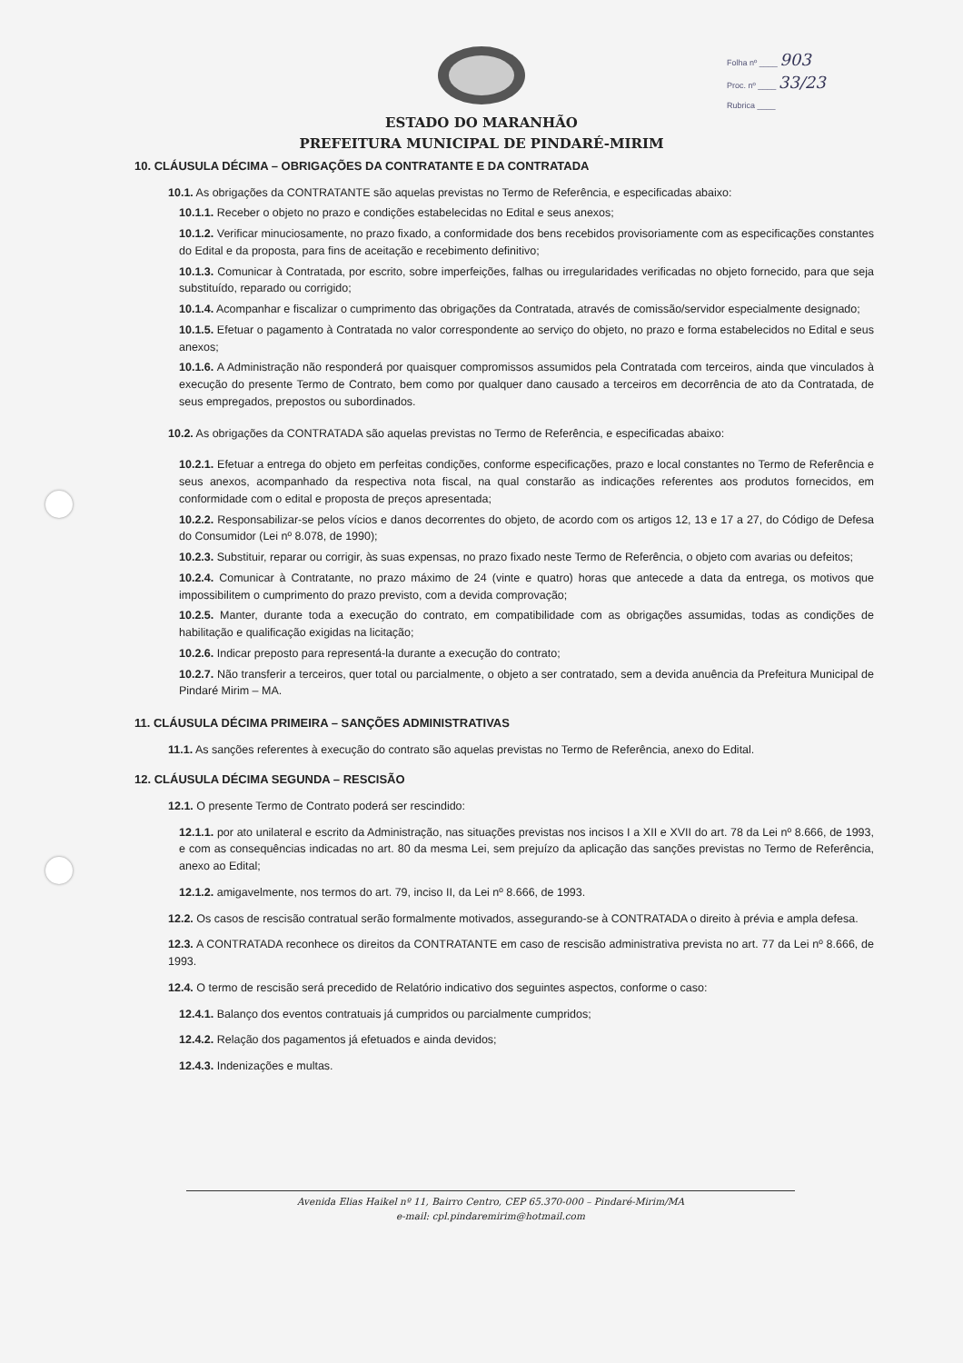Folha nº ____ 903
Proc. nº ____ 33/23
Rubrica ____
ESTADO DO MARANHÃO
PREFEITURA MUNICIPAL DE PINDARÉ-MIRIM
10. CLÁUSULA DÉCIMA – OBRIGAÇÕES DA CONTRATANTE E DA CONTRATADA
10.1. As obrigações da CONTRATANTE são aquelas previstas no Termo de Referência, e especificadas abaixo:
10.1.1. Receber o objeto no prazo e condições estabelecidas no Edital e seus anexos;
10.1.2. Verificar minuciosamente, no prazo fixado, a conformidade dos bens recebidos provisoriamente com as especificações constantes do Edital e da proposta, para fins de aceitação e recebimento definitivo;
10.1.3. Comunicar à Contratada, por escrito, sobre imperfeições, falhas ou irregularidades verificadas no objeto fornecido, para que seja substituído, reparado ou corrigido;
10.1.4. Acompanhar e fiscalizar o cumprimento das obrigações da Contratada, através de comissão/servidor especialmente designado;
10.1.5. Efetuar o pagamento à Contratada no valor correspondente ao serviço do objeto, no prazo e forma estabelecidos no Edital e seus anexos;
10.1.6. A Administração não responderá por quaisquer compromissos assumidos pela Contratada com terceiros, ainda que vinculados à execução do presente Termo de Contrato, bem como por qualquer dano causado a terceiros em decorrência de ato da Contratada, de seus empregados, prepostos ou subordinados.
10.2. As obrigações da CONTRATADA são aquelas previstas no Termo de Referência, e especificadas abaixo:
10.2.1. Efetuar a entrega do objeto em perfeitas condições, conforme especificações, prazo e local constantes no Termo de Referência e seus anexos, acompanhado da respectiva nota fiscal, na qual constarão as indicações referentes aos produtos fornecidos, em conformidade com o edital e proposta de preços apresentada;
10.2.2. Responsabilizar-se pelos vícios e danos decorrentes do objeto, de acordo com os artigos 12, 13 e 17 a 27, do Código de Defesa do Consumidor (Lei nº 8.078, de 1990);
10.2.3. Substituir, reparar ou corrigir, às suas expensas, no prazo fixado neste Termo de Referência, o objeto com avarias ou defeitos;
10.2.4. Comunicar à Contratante, no prazo máximo de 24 (vinte e quatro) horas que antecede a data da entrega, os motivos que impossibilitem o cumprimento do prazo previsto, com a devida comprovação;
10.2.5. Manter, durante toda a execução do contrato, em compatibilidade com as obrigações assumidas, todas as condições de habilitação e qualificação exigidas na licitação;
10.2.6. Indicar preposto para representá-la durante a execução do contrato;
10.2.7. Não transferir a terceiros, quer total ou parcialmente, o objeto a ser contratado, sem a devida anuência da Prefeitura Municipal de Pindaré Mirim – MA.
11. CLÁUSULA DÉCIMA PRIMEIRA – SANÇÕES ADMINISTRATIVAS
11.1. As sanções referentes à execução do contrato são aquelas previstas no Termo de Referência, anexo do Edital.
12. CLÁUSULA DÉCIMA SEGUNDA – RESCISÃO
12.1. O presente Termo de Contrato poderá ser rescindido:
12.1.1. por ato unilateral e escrito da Administração, nas situações previstas nos incisos I a XII e XVII do art. 78 da Lei nº 8.666, de 1993, e com as consequências indicadas no art. 80 da mesma Lei, sem prejuízo da aplicação das sanções previstas no Termo de Referência, anexo ao Edital;
12.1.2. amigavelmente, nos termos do art. 79, inciso II, da Lei nº 8.666, de 1993.
12.2. Os casos de rescisão contratual serão formalmente motivados, assegurando-se à CONTRATADA o direito à prévia e ampla defesa.
12.3. A CONTRATADA reconhece os direitos da CONTRATANTE em caso de rescisão administrativa prevista no art. 77 da Lei nº 8.666, de 1993.
12.4. O termo de rescisão será precedido de Relatório indicativo dos seguintes aspectos, conforme o caso:
12.4.1. Balanço dos eventos contratuais já cumpridos ou parcialmente cumpridos;
12.4.2. Relação dos pagamentos já efetuados e ainda devidos;
12.4.3. Indenizações e multas.
Avenida Elias Haikel nº 11, Bairro Centro, CEP 65.370-000 – Pindaré-Mirim/MA
e-mail: cpl.pindaremirim@hotmail.com